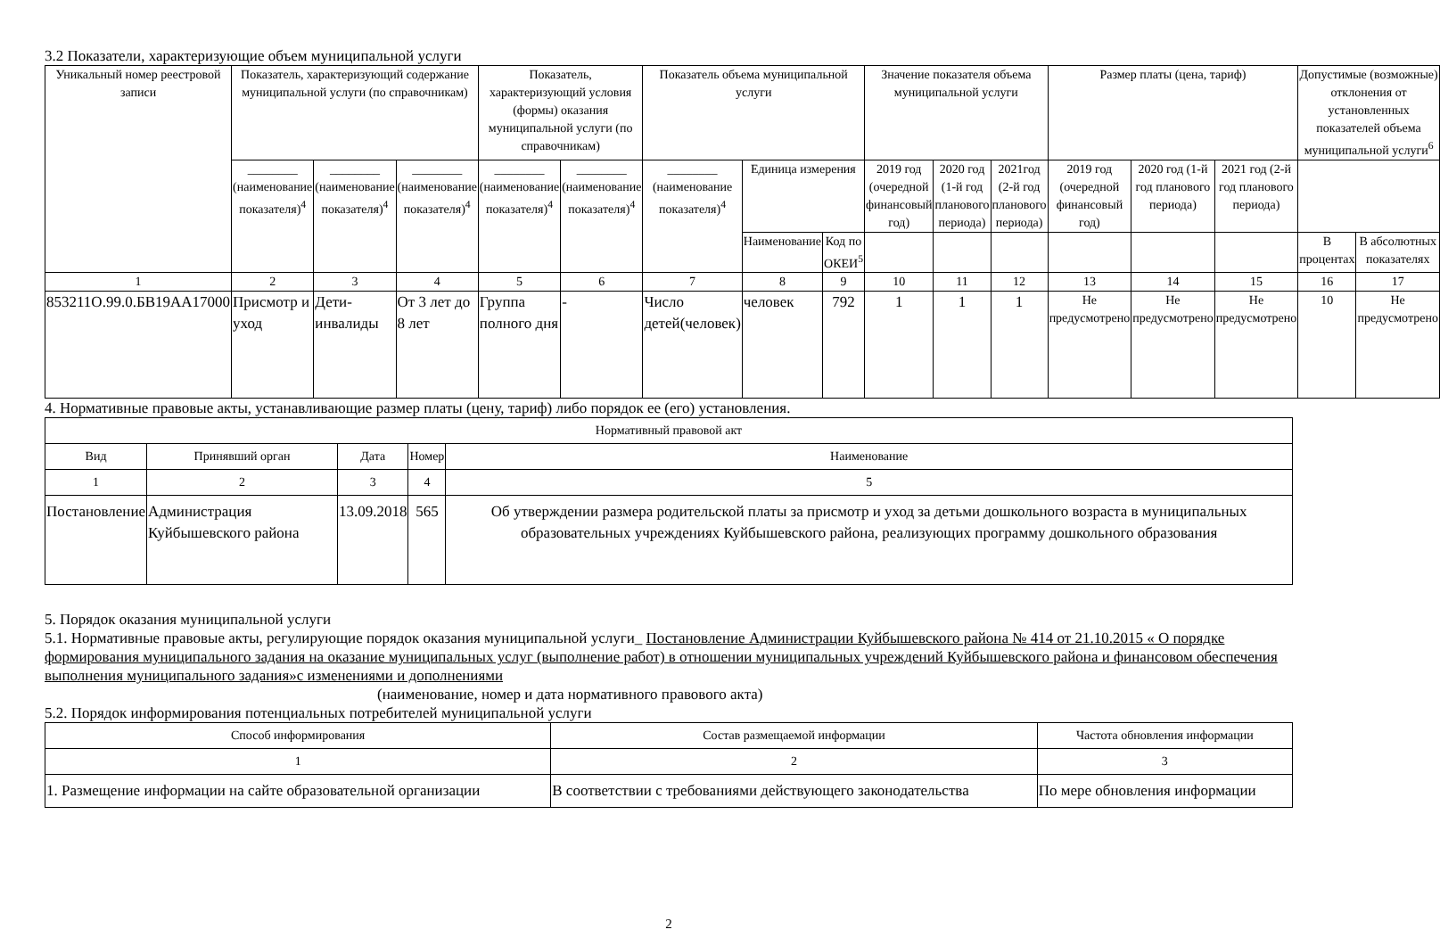3.2 Показатели, характеризующие объем муниципальной услуги
| Уникальный номер реестровой записи | Показатель, характеризующий содержание муниципальной услуги (по справочникам) | | | Показатель, характеризующий условия (формы) оказания муниципальной услуги (по справочникам) | | Показатель объема муниципальной услуги | | | Значение показателя объема муниципальной услуги | | | Размер платы (цена, тариф) | | | Допустимые (возможные) отклонения от установленных показателей объема муниципальной услуги<sup>6</sup> | |
| --- | --- | --- | --- | --- | --- | --- | --- | --- | --- | --- | --- | --- | --- | --- | --- | --- |
| | ________ (наименование показателя)<sup>4</sup> | ________ (наименование показателя)<sup>4</sup> | ________ (наименование показателя)<sup>4</sup> | ________ (наименование показателя)<sup>4</sup> | ________ (наименование показателя)<sup>4</sup> | ________ (наименование показателя)<sup>4</sup> | Единица измерения | | 2019 год (очередной финансовый год) | 2020 год (1-й год планового периода) | 2021год (2-й год планового периода) | 2019 год (очередной финансовый год) | 2020 год (1-й год планового периода) | 2021 год (2-й год планового периода) | | |
| | | | | | | | Наименование | Код по ОКЕИ<sup>5</sup> | | | | | | | В процентах | В абсолютных показателях |
| 1 | 2 | 3 | 4 | 5 | 6 | 7 | 8 | 9 | 10 | 11 | 12 | 13 | 14 | 15 | 16 | 17 |
| 853211О.99.0.БВ19АА17000 | Присмотр и уход | Дети-инвалиды | От 3 лет до 8 лет | Группа полного дня | - | Число детей(человек) | человек | 792 | 1 | 1 | 1 | Не предусмотрено | Не предусмотрено | Не предусмотрено | 10 | Не предусмотрено |
4. Нормативные правовые акты, устанавливающие размер платы (цену, тариф) либо порядок ее (его) установления.
| Нормативный правовой акт | | | | |
| --- | --- | --- | --- | --- |
| Вид | Принявший орган | Дата | Номер | Наименование |
| 1 | 2 | 3 | 4 | 5 |
| Постановление | Администрация Куйбышевского района | 13.09.2018 | 565 | Об утверждении размера родительской платы за присмотр и уход за детьми дошкольного возраста в муниципальных образовательных учреждениях Куйбышевского района, реализующих программу дошкольного образования |
5. Порядок оказания муниципальной услуги
5.1. Нормативные правовые акты, регулирующие порядок оказания муниципальной услуги_ Постановление Администрации Куйбышевского района № 414 от 21.10.2015 « О порядке формирования муниципального задания на оказание муниципальных услуг (выполнение работ) в отношении муниципальных учреждений Куйбышевского района и финансовом обеспечения выполнения муниципального задания»с изменениями и дополнениями
(наименование, номер и дата нормативного правового акта)
5.2. Порядок информирования потенциальных потребителей муниципальной услуги
| Способ информирования | Состав размещаемой информации | Частота обновления информации |
| --- | --- | --- |
| 1 | 2 | 3 |
| 1. Размещение информации на сайте образовательной организации | В соответствии с требованиями действующего законодательства | По мере обновления информации |
2